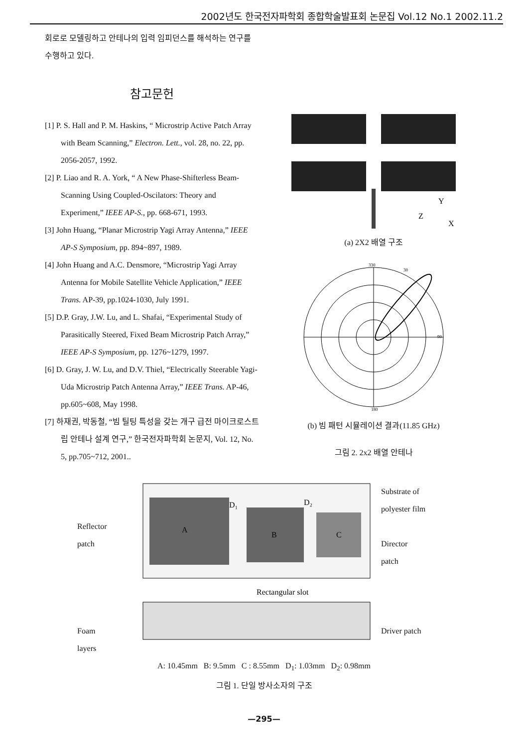2002년도 한국전자파학회 종합학술발표회 논문집 Vol.12 No.1 2002.11.2
회로로 모델링하고 안테나의 입력 임피던스를 해석하는 연구를 수행하고 있다.
참고문헌
[1] P. S. Hall and P. M. Haskins, “ Microstrip Active Patch Array with Beam Scanning,” Electron. Lett., vol. 28, no. 22, pp. 2056-2057, 1992.
[2] P. Liao and R. A. York, “ A New Phase-Shifterless Beam-Scanning Using Coupled-Oscilators: Theory and Experiment,” IEEE AP-S., pp. 668-671, 1993.
[3] John Huang, “Planar Microstrip Yagi Array Antenna,” IEEE AP-S Symposium, pp. 894~897, 1989.
[4] John Huang and A.C. Densmore, “Microstrip Yagi Array Antenna for Mobile Satellite Vehicle Application,” IEEE Trans. AP-39, pp.1024-1030, July 1991.
[5] D.P. Gray, J.W. Lu, and L. Shafai, “Experimental Study of Parasitically Steered, Fixed Beam Microstrip Patch Array,” IEEE AP-S Symposium, pp. 1276~1279, 1997.
[6] D. Gray, J. W. Lu, and D.V. Thiel, “Electrically Steerable Yagi-Uda Microstrip Patch Antenna Array,” IEEE Trans. AP-46, pp.605~608, May 1998.
[7] 하재권, 박동철, “빔 틸팅 특성을 갖는 개구 급전 마이크로스트립 안테나 설계 연구,” 한국전자파학회 논문지, Vol. 12, No. 5, pp.705~712, 2001..
Y
Z
X
(a) 2X2 배열 구조
330
30
90
180
(b) 빔 패턴 시뮬레이션 결과(11.85 GHz)
그림 2. 2x2 배열 안테나
Reflector
patch
Foam
layers
A
B
C
D₁
D₂
Rectangular slot
Substrate of
polyester film
Director
patch
Driver patch
A: 10.45mm B: 9.5mm C : 8.55mm D<sub>1</sub>: 1.03mm D<sub>2</sub>: 0.98mm
그림 1. 단일 방사소자의 구조
—295—